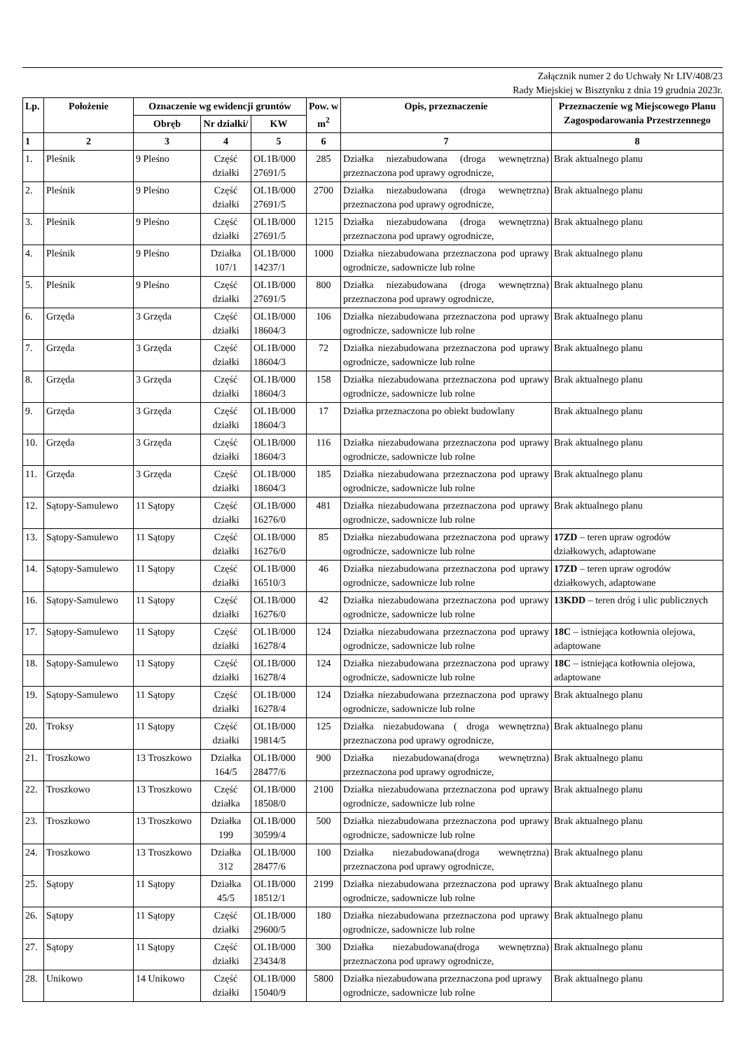Załącznik numer 2 do Uchwały Nr LIV/408/23
Rady Miejskiej w Bisztynku z dnia 19 grudnia 2023r.
| Lp. | Położenie | Oznaczenie wg ewidencji gruntów | | | Pow. w m<sup>2</sup> | Opis, przeznaczenie | Przeznaczenie wg Miejscowego Planu Zagospodarowania Przestrzennego |
| --- | --- | --- | --- | --- | --- | --- | --- |
| | | Obręb | Nr działki/ | KW | | | |
| 1 | 2 | 3 | 4 | 5 | 6 | 7 | 8 |
| 1. | Pleśnik | 9 Pleśno | Część działki | OL1B/000 27691/5 | 285 | Działka niezabudowana (droga wewnętrzna) przeznaczona pod uprawy ogrodnicze, | Brak aktualnego planu |
| 2. | Pleśnik | 9 Pleśno | Część działki | OL1B/000 27691/5 | 2700 | Działka niezabudowana (droga wewnętrzna) przeznaczona pod uprawy ogrodnicze, | Brak aktualnego planu |
| 3. | Pleśnik | 9 Pleśno | Część działki | OL1B/000 27691/5 | 1215 | Działka niezabudowana (droga wewnętrzna) przeznaczona pod uprawy ogrodnicze, | Brak aktualnego planu |
| 4. | Pleśnik | 9 Pleśno | Działka 107/1 | OL1B/000 14237/1 | 1000 | Działka niezabudowana przeznaczona pod uprawy ogrodnicze, sadownicze lub rolne | Brak aktualnego planu |
| 5. | Pleśnik | 9 Pleśno | Część działki | OL1B/000 27691/5 | 800 | Działka niezabudowana (droga wewnętrzna) przeznaczona pod uprawy ogrodnicze, | Brak aktualnego planu |
| 6. | Grzęda | 3 Grzęda | Część działki | OL1B/000 18604/3 | 106 | Działka niezabudowana przeznaczona pod uprawy ogrodnicze, sadownicze lub rolne | Brak aktualnego planu |
| 7. | Grzęda | 3 Grzęda | Część działki | OL1B/000 18604/3 | 72 | Działka niezabudowana przeznaczona pod uprawy ogrodnicze, sadownicze lub rolne | Brak aktualnego planu |
| 8. | Grzęda | 3 Grzęda | Część działki | OL1B/000 18604/3 | 158 | Działka niezabudowana przeznaczona pod uprawy ogrodnicze, sadownicze lub rolne | Brak aktualnego planu |
| 9. | Grzęda | 3 Grzęda | Część działki | OL1B/000 18604/3 | 17 | Działka przeznaczona po obiekt budowlany | Brak aktualnego planu |
| 10. | Grzęda | 3 Grzęda | Część działki | OL1B/000 18604/3 | 116 | Działka niezabudowana przeznaczona pod uprawy ogrodnicze, sadownicze lub rolne | Brak aktualnego planu |
| 11. | Grzęda | 3 Grzęda | Część działki | OL1B/000 18604/3 | 185 | Działka niezabudowana przeznaczona pod uprawy ogrodnicze, sadownicze lub rolne | Brak aktualnego planu |
| 12. | Sątopy-Samulewo | 11 Sątopy | Część działki | OL1B/000 16276/0 | 481 | Działka niezabudowana przeznaczona pod uprawy ogrodnicze, sadownicze lub rolne | Brak aktualnego planu |
| 13. | Sątopy-Samulewo | 11 Sątopy | Część działki | OL1B/000 16276/0 | 85 | Działka niezabudowana przeznaczona pod uprawy ogrodnicze, sadownicze lub rolne | 17ZD – teren upraw ogrodów działkowych, adaptowane |
| 14. | Sątopy-Samulewo | 11 Sątopy | Część działki | OL1B/000 16510/3 | 46 | Działka niezabudowana przeznaczona pod uprawy ogrodnicze, sadownicze lub rolne | 17ZD – teren upraw ogrodów działkowych, adaptowane |
| 16. | Sątopy-Samulewo | 11 Sątopy | Część działki | OL1B/000 16276/0 | 42 | Działka niezabudowana przeznaczona pod uprawy ogrodnicze, sadownicze lub rolne | 13KDD – teren dróg i ulic publicznych |
| 17. | Sątopy-Samulewo | 11 Sątopy | Część działki | OL1B/000 16278/4 | 124 | Działka niezabudowana przeznaczona pod uprawy ogrodnicze, sadownicze lub rolne | 18C – istniejąca kotłownia olejowa, adaptowane |
| 18. | Sątopy-Samulewo | 11 Sątopy | Część działki | OL1B/000 16278/4 | 124 | Działka niezabudowana przeznaczona pod uprawy ogrodnicze, sadownicze lub rolne | 18C – istniejąca kotłownia olejowa, adaptowane |
| 19. | Sątopy-Samulewo | 11 Sątopy | Część działki | OL1B/000 16278/4 | 124 | Działka niezabudowana przeznaczona pod uprawy ogrodnicze, sadownicze lub rolne | Brak aktualnego planu |
| 20. | Troksy | 11 Sątopy | Część działki | OL1B/000 19814/5 | 125 | Działka niezabudowana ( droga wewnętrzna) przeznaczona pod uprawy ogrodnicze, | Brak aktualnego planu |
| 21. | Troszkowo | 13 Troszkowo | Działka 164/5 | OL1B/000 28477/6 | 900 | Działka niezabudowana(droga wewnętrzna) przeznaczona pod uprawy ogrodnicze, | Brak aktualnego planu |
| 22. | Troszkowo | 13 Troszkowo | Część działka | OL1B/000 18508/0 | 2100 | Działka niezabudowana przeznaczona pod uprawy ogrodnicze, sadownicze lub rolne | Brak aktualnego planu |
| 23. | Troszkowo | 13 Troszkowo | Działka 199 | OL1B/000 30599/4 | 500 | Działka niezabudowana przeznaczona pod uprawy ogrodnicze, sadownicze lub rolne | Brak aktualnego planu |
| 24. | Troszkowo | 13 Troszkowo | Działka 312 | OL1B/000 28477/6 | 100 | Działka niezabudowana(droga wewnętrzna) przeznaczona pod uprawy ogrodnicze, | Brak aktualnego planu |
| 25. | Sątopy | 11 Sątopy | Działka 45/5 | OL1B/000 18512/1 | 2199 | Działka niezabudowana przeznaczona pod uprawy ogrodnicze, sadownicze lub rolne | Brak aktualnego planu |
| 26. | Sątopy | 11 Sątopy | Część działki | OL1B/000 29600/5 | 180 | Działka niezabudowana przeznaczona pod uprawy ogrodnicze, sadownicze lub rolne | Brak aktualnego planu |
| 27. | Sątopy | 11 Sątopy | Część działki | OL1B/000 23434/8 | 300 | Działka niezabudowana(droga wewnętrzna) przeznaczona pod uprawy ogrodnicze, | Brak aktualnego planu |
| 28. | Unikowo | 14 Unikowo | Część działki | OL1B/000 15040/9 | 5800 | Działka niezabudowana przeznaczona pod uprawy ogrodnicze, sadownicze lub rolne | Brak aktualnego planu |